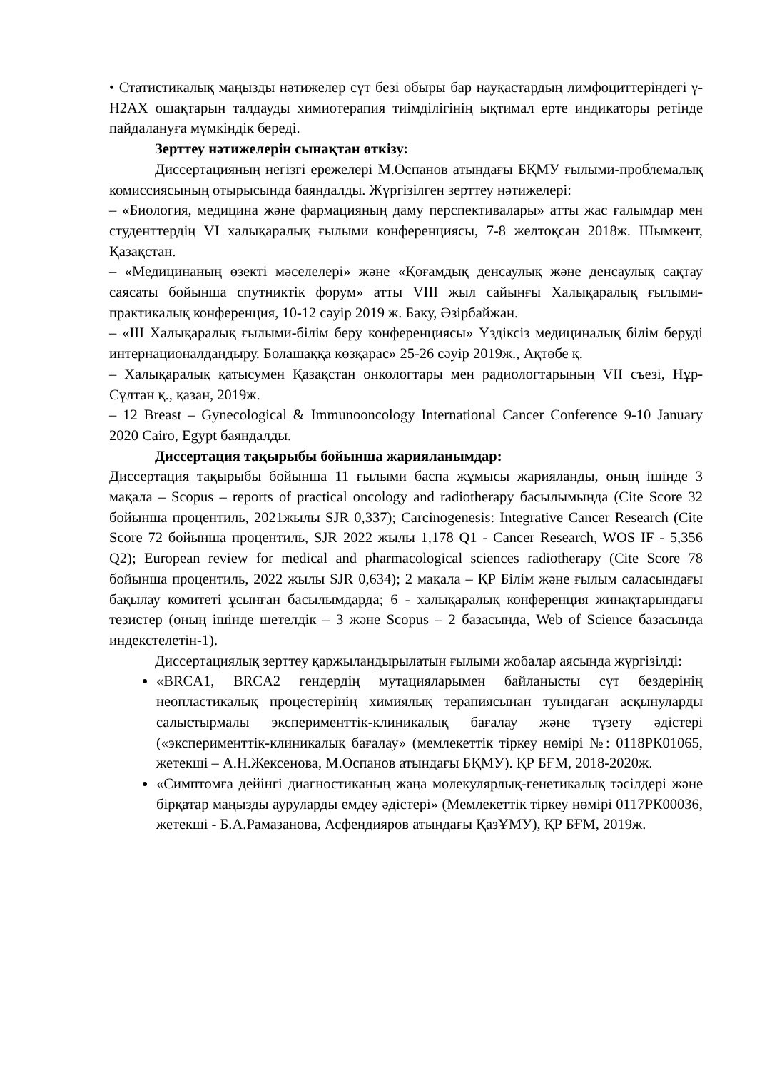• Статистикалық маңызды нәтижелер сүт безі обыры бар науқастардың лимфоциттеріндегі γ-H2AX ошақтарын талдауды химиотерапия тиімділігінің ықтимал ерте индикаторы ретінде пайдалануға мүмкіндік береді.
Зерттеу нәтижелерін сынақтан өткізу:
Диссертацияның негізгі ережелері М.Оспанов атындағы БҚМУ ғылыми-проблемалық комиссиясының отырысында баяндалды. Жүргізілген зерттеу нәтижелері:
– «Биология, медицина және фармацияның даму перспективалары» атты жас ғалымдар мен студенттердің VI халықаралық ғылыми конференциясы, 7-8 желтоқсан 2018ж. Шымкент, Қазақстан.
– «Медицинаның өзекті мәселелері» және «Қоғамдық денсаулық және денсаулық сақтау саясаты бойынша спутниктік форум» атты VIII жыл сайынғы Халықаралық ғылыми-практикалық конференция, 10-12 сәуір 2019 ж. Баку, Әзірбайжан.
– «III Халықаралық ғылыми-білім беру конференциясы» Үздіксіз медициналық білім беруді интернационалдандыру. Болашаққа көзқарас» 25-26 сәуір 2019ж., Ақтөбе қ.
– Халықаралық қатысумен Қазақстан онкологтары мен радиологтарының VII съезі, Нұр-Сұлтан қ., қазан, 2019ж.
– 12 Breast – Gynecological & Immunooncology International Cancer Conference 9-10 January 2020 Cairo, Egypt баяндалды.
Диссертация тақырыбы бойынша жарияланымдар:
Диссертация тақырыбы бойынша 11 ғылыми баспа жұмысы жарияланды, оның ішінде 3 мақала – Scopus – reports of practical oncology and radiotherapy басылымында (Cite Score 32 бойынша процентиль, 2021жылы SJR 0,337); Carcinogenesis: Integrative Cancer Research (Cite Score 72 бойынша процентиль, SJR 2022 жылы 1,178 Q1 - Cancer Research, WOS IF - 5,356 Q2); European review for medical and pharmacological sciences radiotherapy (Cite Score 78 бойынша процентиль, 2022 жылы SJR 0,634); 2 мақала – ҚР Білім және ғылым саласындағы бақылау комитеті ұсынған басылымдарда; 6 - халықаралық конференция жинақтарындағы тезистер (оның ішінде шетелдік – 3 және Scopus – 2 базасында, Web of Science базасында индекстелетін-1).
Диссертациялық зерттеу қаржыландырылатын ғылыми жобалар аясында жүргізілді:
«BRCA1, BRCA2 гендердің мутацияларымен байланысты сүт бездерінің неопластикалық процестерінің химиялық терапиясынан туындаған асқынуларды салыстырмалы эксперименттік-клиникалық бағалау және түзету әдістері («эксперименттік-клиникалық бағалау» (мемлекеттік тіркеу нөмірі №: 0118РК01065, жетекші – А.Н.Жексенова, М.Оспанов атындағы БҚМУ). ҚР БҒМ, 2018-2020ж.
«Симптомға дейінгі диагностиканың жаңа молекулярлық-генетикалық тәсілдері және бірқатар маңызды ауруларды емдеу әдістері» (Мемлекеттік тіркеу нөмірі 0117РК00036, жетекші - Б.А.Рамазанова, Асфендияров атындағы ҚазҰМУ), ҚР БҒМ, 2019ж.